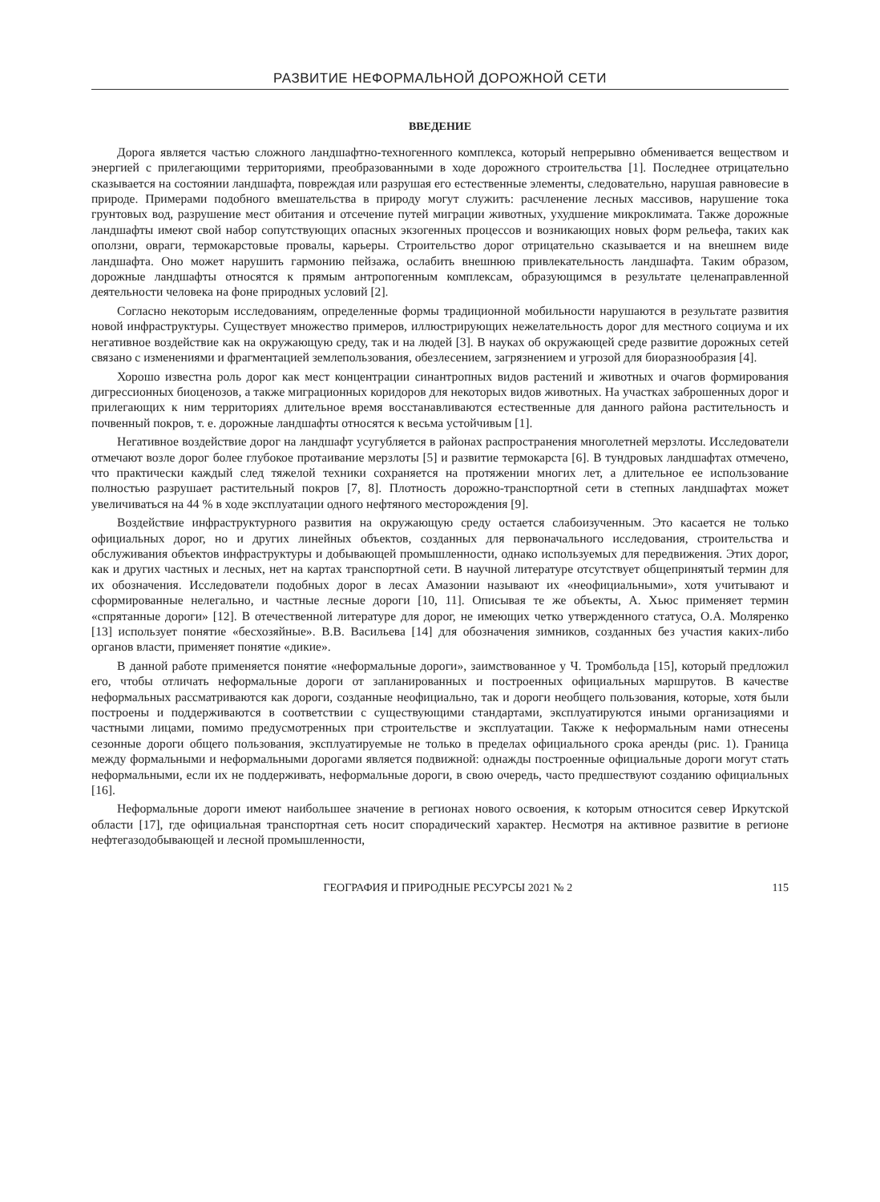РАЗВИТИЕ НЕФОРМАЛЬНОЙ ДОРОЖНОЙ СЕТИ
ВВЕДЕНИЕ
Дорога является частью сложного ландшафтно-техногенного комплекса, который непрерывно обменивается веществом и энергией с прилегающими территориями, преобразованными в ходе дорожного строительства [1]. Последнее отрицательно сказывается на состоянии ландшафта, повреждая или разрушая его естественные элементы, следовательно, нарушая равновесие в природе. Примерами подобного вмешательства в природу могут служить: расчленение лесных массивов, нарушение тока грунтовых вод, разрушение мест обитания и отсечение путей миграции животных, ухудшение микроклимата. Также дорожные ландшафты имеют свой набор сопутствующих опасных экзогенных процессов и возникающих новых форм рельефа, таких как оползни, овраги, термокарстовые провалы, карьеры. Строительство дорог отрицательно сказывается и на внешнем виде ландшафта. Оно может нарушить гармонию пейзажа, ослабить внешнюю привлекательность ландшафта. Таким образом, дорожные ландшафты относятся к прямым антропогенным комплексам, образующимся в результате целенаправленной деятельности человека на фоне природных условий [2].
Согласно некоторым исследованиям, определенные формы традиционной мобильности нарушаются в результате развития новой инфраструктуры. Существует множество примеров, иллюстрирующих нежелательность дорог для местного социума и их негативное воздействие как на окружающую среду, так и на людей [3]. В науках об окружающей среде развитие дорожных сетей связано с изменениями и фрагментацией землепользования, обезлесением, загрязнением и угрозой для биоразнообразия [4].
Хорошо известна роль дорог как мест концентрации синантропных видов растений и животных и очагов формирования дигрессионных биоценозов, а также миграционных коридоров для некоторых видов животных. На участках заброшенных дорог и прилегающих к ним территориях длительное время восстанавливаются естественные для данного района растительность и почвенный покров, т. е. дорожные ландшафты относятся к весьма устойчивым [1].
Негативное воздействие дорог на ландшафт усугубляется в районах распространения многолетней мерзлоты. Исследователи отмечают возле дорог более глубокое протаивание мерзлоты [5] и развитие термокарста [6]. В тундровых ландшафтах отмечено, что практически каждый след тяжелой техники сохраняется на протяжении многих лет, а длительное ее использование полностью разрушает растительный покров [7, 8]. Плотность дорожно-транспортной сети в степных ландшафтах может увеличиваться на 44 % в ходе эксплуатации одного нефтяного месторождения [9].
Воздействие инфраструктурного развития на окружающую среду остается слабоизученным. Это касается не только официальных дорог, но и других линейных объектов, созданных для первоначального исследования, строительства и обслуживания объектов инфраструктуры и добывающей промышленности, однако используемых для передвижения. Этих дорог, как и других частных и лесных, нет на картах транспортной сети. В научной литературе отсутствует общепринятый термин для их обозначения. Исследователи подобных дорог в лесах Амазонии называют их «неофициальными», хотя учитывают и сформированные нелегально, и частные лесные дороги [10, 11]. Описывая те же объекты, А. Хьюс применяет термин «спрятанные дороги» [12]. В отечественной литературе для дорог, не имеющих четко утвержденного статуса, О.А. Моляренко [13] использует понятие «бесхозяйные». В.В. Васильева [14] для обозначения зимников, созданных без участия каких-либо органов власти, применяет понятие «дикие».
В данной работе применяется понятие «неформальные дороги», заимствованное у Ч. Тромбольда [15], который предложил его, чтобы отличать неформальные дороги от запланированных и построенных официальных маршрутов. В качестве неформальных рассматриваются как дороги, созданные неофициально, так и дороги необщего пользования, которые, хотя были построены и поддерживаются в соответствии с существующими стандартами, эксплуатируются иными организациями и частными лицами, помимо предусмотренных при строительстве и эксплуатации. Также к неформальным нами отнесены сезонные дороги общего пользования, эксплуатируемые не только в пределах официального срока аренды (рис. 1). Граница между формальными и неформальными дорогами является подвижной: однажды построенные официальные дороги могут стать неформальными, если их не поддерживать, неформальные дороги, в свою очередь, часто предшествуют созданию официальных [16].
Неформальные дороги имеют наибольшее значение в регионах нового освоения, к которым относится север Иркутской области [17], где официальная транспортная сеть носит спорадический характер. Несмотря на активное развитие в регионе нефтегазодобывающей и лесной промышленности,
ГЕОГРАФИЯ И ПРИРОДНЫЕ РЕСУРСЫ 2021 № 2 115